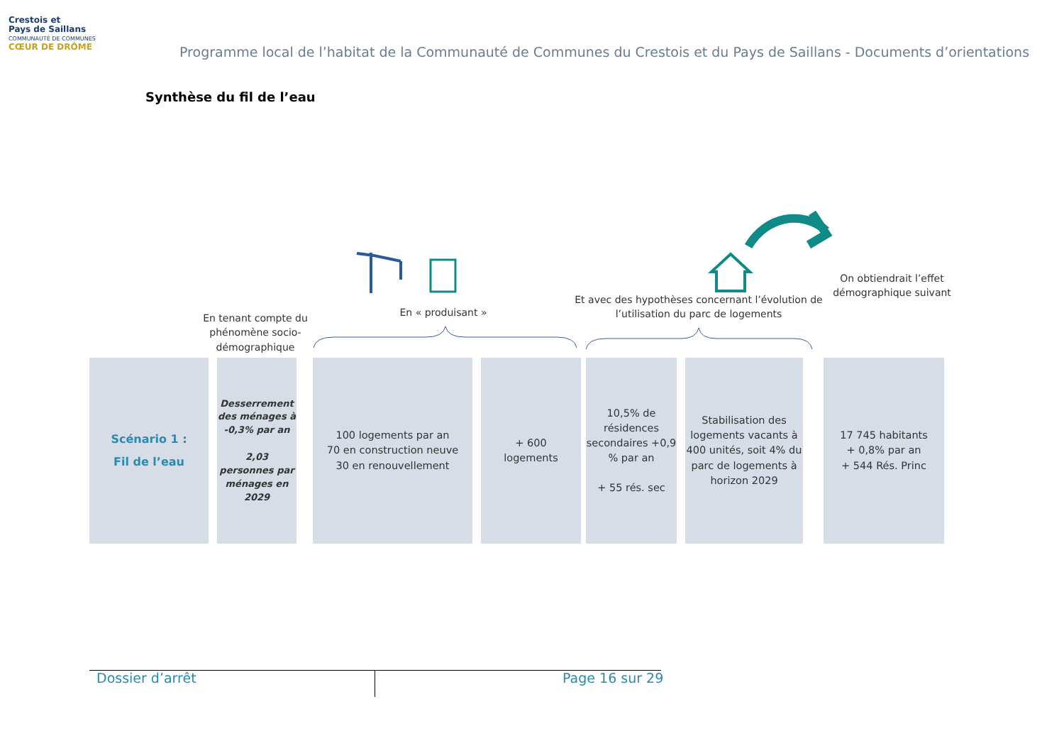Crestois et
Pays de Saillans
COMMUNAUTÉ DE COMMUNES
CŒUR DE DRÔME
Programme local de l’habitat de la Communauté de Communes du Crestois et du Pays de Saillans - Documents d’orientations
Synthèse du fil de l’eau
En tenant compte du phénomène socio-démographique
En « produisant »
Et avec des hypothèses concernant l’évolution de l’utilisation du parc de logements
On obtiendrait l’effet démographique suivant
Scénario 1 :
Fil de l’eau
Desserrement des ménages à -0,3% par an
2,03 personnes par ménages en 2029
100 logements par an
70 en construction neuve
30 en renouvellement
+ 600
logements
10,5% de résidences secondaires +0,9 % par an
+ 55 rés. sec
Stabilisation des logements vacants à 400 unités, soit 4% du parc de logements à horizon 2029
17 745 habitants
+ 0,8% par an
+ 544 Rés. Princ
Dossier d’arrêt Page 16 sur 29